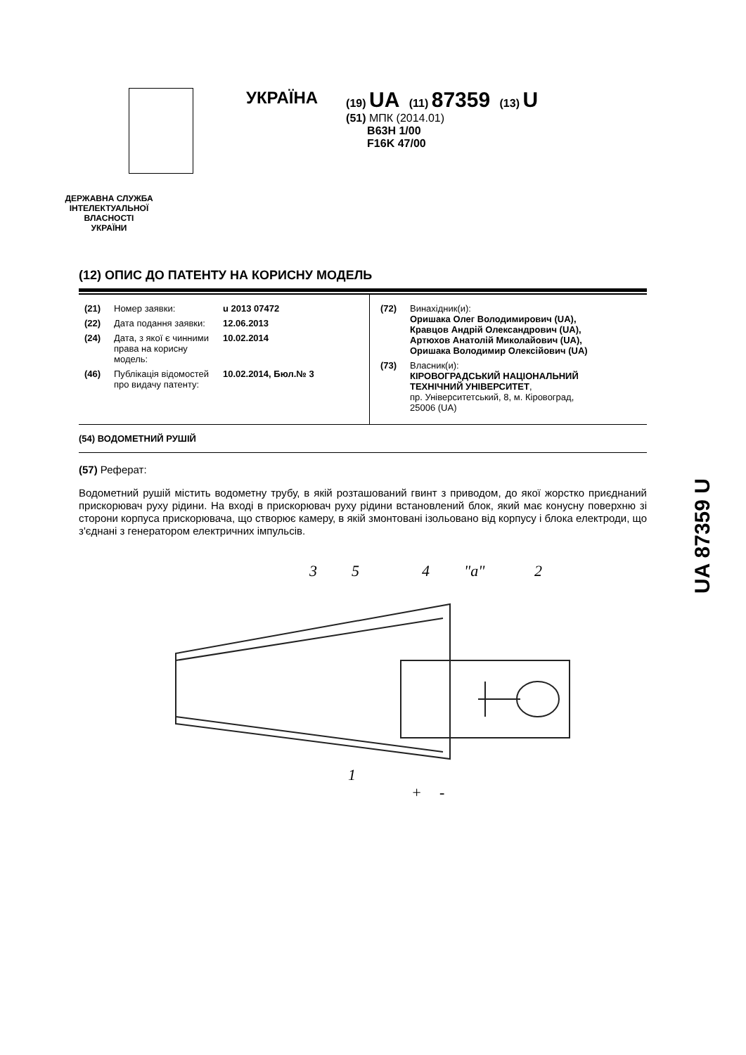ДЕРЖАВНА СЛУЖБА
ІНТЕЛЕКТУАЛЬНОЇ
ВЛАСНОСТІ
УКРАЇНИ
УКРАЇНА
(19) UA (11) 87359 (13) U
(51) МПК (2014.01)
B63H 1/00
F16K 47/00
(12) ОПИС ДО ПАТЕНТУ НА КОРИСНУ МОДЕЛЬ
(21) Номер заявки: u 2013 07472
(22) Дата подання заявки: 12.06.2013
(24) Дата, з якої є чинними права на корисну модель: 10.02.2014
(46) Публікація відомостей про видачу патенту: 10.02.2014, Бюл.№ 3
(72) Винахідник(и):
Оришака Олег Володимирович (UA),
Кравцов Андрій Олександрович (UA),
Артюхов Анатолій Миколайович (UA),
Оришака Володимир Олексійович (UA)
(73) Власник(и):
КІРОВОГРАДСЬКИЙ НАЦІОНАЛЬНИЙ
ТЕХНІЧНИЙ УНІВЕРСИТЕТ,
пр. Університетський, 8, м. Кіровоград,
25006 (UA)
(54) ВОДОМЕТНИЙ РУШІЙ
(57) Реферат:
Водометний рушій містить водометну трубу, в якій розташований гвинт з приводом, до якої жорстко приєднаний прискорювач руху рідини. На вході в прискорювач руху рідини встановлений блок, який має конусну поверхню зі сторони корпуса прискорювача, що створює камеру, в якій змонтовані ізольовано від корпусу і блока електроди, що з'єднані з генератором електричних імпульсів.
3
5
4
"a"
2
1
+
-
UA 87359 U